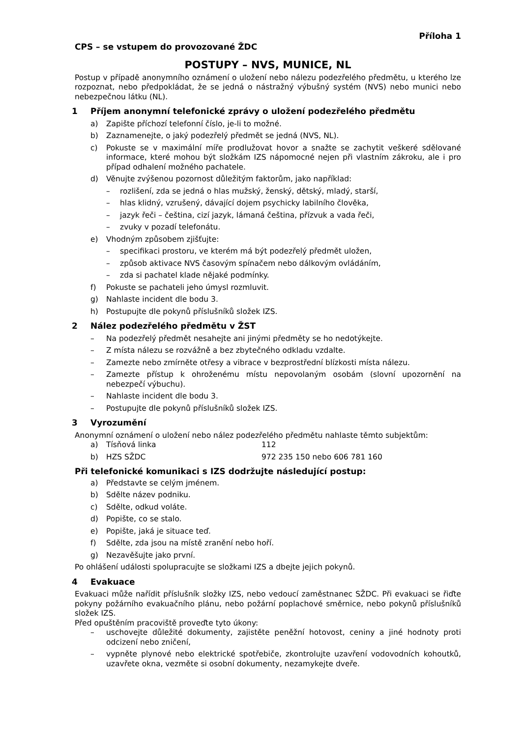Příloha 1
CPS – se vstupem do provozované ŽDC
POSTUPY – NVS, MUNICE, NL
Postup v případě anonymního oznámení o uložení nebo nálezu podezřelého předmětu, u kterého lze rozpoznat, nebo předpokládat, že se jedná o nástražný výbušný systém (NVS) nebo munici nebo nebezpečnou látku (NL).
1 Příjem anonymní telefonické zprávy o uložení podezřelého předmětu
a) Zapište příchozí telefonní číslo, je-li to možné.
b) Zaznamenejte, o jaký podezřelý předmět se jedná (NVS, NL).
c) Pokuste se v maximální míře prodlužovat hovor a snažte se zachytit veškeré sdělované informace, které mohou být složkám IZS nápomocné nejen při vlastním zákroku, ale i pro případ odhalení možného pachatele.
d) Věnujte zvýšenou pozornost důležitým faktorům, jako například:
– rozlišení, zda se jedná o hlas mužský, ženský, dětský, mladý, starší,
– hlas klidný, vzrušený, dávající dojem psychicky labilního člověka,
– jazyk řeči – čeština, cizí jazyk, lámaná čeština, přízvuk a vada řeči,
– zvuky v pozadí telefonátu.
e) Vhodným způsobem zjišťujte:
– specifikaci prostoru, ve kterém má být podezřelý předmět uložen,
– způsob aktivace NVS časovým spínačem nebo dálkovým ovládáním,
– zda si pachatel klade nějaké podmínky.
f) Pokuste se pachateli jeho úmysl rozmluvit.
g) Nahlaste incident dle bodu 3.
h) Postupujte dle pokynů příslušníků složek IZS.
2 Nález podezřelého předmětu v ŽST
– Na podezřelý předmět nesahejte ani jinými předměty se ho nedotýkejte.
– Z místa nálezu se rozvážně a bez zbytečného odkladu vzdalte.
– Zamezte nebo zmírněte otřesy a vibrace v bezprostřední blízkosti místa nálezu.
– Zamezte přístup k ohroženému místu nepovolaným osobám (slovní upozornění na nebezpečí výbuchu).
– Nahlaste incident dle bodu 3.
– Postupujte dle pokynů příslušníků složek IZS.
3 Vyrozumění
Anonymní oznámení o uložení nebo nález podezřelého předmětu nahlaste těmto subjektům:
a) Tísňová linka 112
b) HZS SŽDC 972 235 150 nebo 606 781 160
Při telefonické komunikaci s IZS dodržujte následující postup:
a) Představte se celým jménem.
b) Sdělte název podniku.
c) Sdělte, odkud voláte.
d) Popište, co se stalo.
e) Popište, jaká je situace teď.
f) Sdělte, zda jsou na místě zranění nebo hoří.
g) Nezavěšujte jako první.
Po ohlášení události spolupracujte se složkami IZS a dbejte jejich pokynů.
4 Evakuace
Evakuaci může nařídit příslušník složky IZS, nebo vedoucí zaměstnanec SŽDC. Při evakuaci se řiďte pokyny požárního evakuačního plánu, nebo požární poplachové směrnice, nebo pokynů příslušníků složek IZS.
Před opuštěním pracoviště proveďte tyto úkony:
– uschovejte důležité dokumenty, zajistěte peněžní hotovost, ceniny a jiné hodnoty proti odcizení nebo zničení,
– vypněte plynové nebo elektrické spotřebiče, zkontrolujte uzavření vodovodních kohoutků, uzavřete okna, vezměte si osobní dokumenty, nezamykejte dveře.